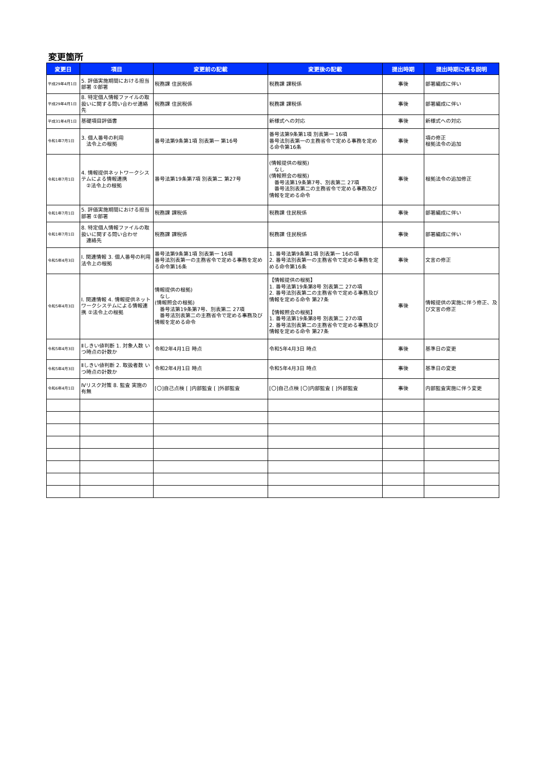変更箇所
| 変更日 | 項目 | 変更前の記載 | 変更後の記載 | 提出時期 | 提出時期に係る説明 |
| --- | --- | --- | --- | --- | --- |
| 平成29年4月1日 | 5. 評価実施期間における担当部署 ①部署 | 税務課 住民税係 | 税務課 課税係 | 事後 | 部署編成に伴い |
| 平成29年4月1日 | 8. 特定個人情報ファイルの取扱いに関する問い合わせ連絡先 | 税務課 住民税係 | 税務課 課税係 | 事後 | 部署編成に伴い |
| 平成31年4月1日 | 基礎項目評価書 | | 新様式への対応 | 事後 | 新様式への対応 |
| 令和1年7月1日 | 3. 個人番号の利用 法令上の根拠 | 番号法第9条第1項 別表第一 第16号 | 番号法第9条第1項 別表第一 16項 番号法別表第一の主務省令で定める事務を定める命令第16条 | 事後 | 項の修正 根拠法令の追加 |
| 令和1年7月1日 | 4. 情報提供ネットワークシステムによる情報連携 ②法令上の根拠 | 番号法第19条第7項 別表第二 第27号 | (情報提供の根拠) なし (情報照会の根拠) 番号法第19条第7号、別表第二 27項 番号法別表第二の主務省令で定める事務及び情報を定める命令 | 事後 | 根拠法令の追加修正 |
| 令和1年7月1日 | 5. 評価実施期間における担当部署 ①部署 | 税務課 課税係 | 税務課 住民税係 | 事後 | 部署編成に伴い |
| 令和1年7月1日 | 8. 特定個人情報ファイルの取扱いに関する問い合わせ 連絡先 | 税務課 課税係 | 税務課 住民税係 | 事後 | 部署編成に伴い |
| 令和5年4月3日 | Ⅰ. 関連情報 3. 個人番号の利用 法令上の根拠 | 番号法第9条第1項 別表第一 16項 番号法別表第一の主務省令で定める事務を定める命令第16条 | 1. 番号法第9条第1項 別表第一 16の項 2. 番号法別表第一の主務省令で定める事務を定める命令第16条 | 事後 | 文言の修正 |
| 令和5年4月3日 | Ⅰ. 関連情報 4. 情報提供ネットワークシステムによる情報連携 ②法令上の根拠 | 情報提供の根拠) なし (情報照会の根拠) 番号法第19条第7号、別表第二 27項 番号法別表第二の主務省令で定める事務及び情報を定める命令 | 【情報提供の根拠】 1. 番号法第19条第8号 別表第二 27の項 2. 番号法別表第二の主務省令で定める事務及び情報を定める命令 第27条 【情報照会の根拠】 1. 番号法第19条第8号 別表第二 27の項 2. 番号法別表第二の主務省令で定める事務及び情報を定める命令 第27条 | 事後 | 情報提供の実施に伴う修正、及び文言の修正 |
| 令和5年4月3日 | Ⅱしきい値判断 1. 対象人数 いつ時点の計数か | 令和2年4月1日 時点 | 令和5年4月3日 時点 | 事後 | 基準日の変更 |
| 令和5年4月3日 | Ⅱしきい値判断 2. 取扱者数 いつ時点の計数か | 令和2年4月1日 時点 | 令和5年4月3日 時点 | 事後 | 基準日の変更 |
| 令和6年4月1日 | Ⅳリスク対策 8. 監査 実施の有無 | [〇]自己点検 [ ]内部監査 [ ]外部監査 | [〇]自己点検 [〇]内部監査 [ ]外部監査 | 事後 | 内部監査実施に伴う変更 |